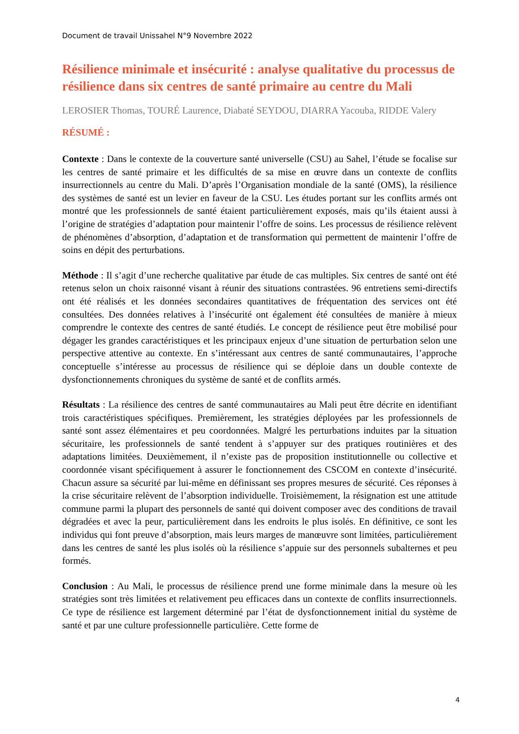Document de travail Unissahel N°9 Novembre 2022
Résilience minimale et insécurité : analyse qualitative du processus de résilience dans six centres de santé primaire au centre du Mali
LEROSIER Thomas, TOURÉ Laurence, Diabaté SEYDOU, DIARRA Yacouba, RIDDE Valery
RÉSUMÉ :
Contexte : Dans le contexte de la couverture santé universelle (CSU) au Sahel, l’étude se focalise sur les centres de santé primaire et les difficultés de sa mise en œuvre dans un contexte de conflits insurrectionnels au centre du Mali. D’après l’Organisation mondiale de la santé (OMS), la résilience des systèmes de santé est un levier en faveur de la CSU. Les études portant sur les conflits armés ont montré que les professionnels de santé étaient particulièrement exposés, mais qu’ils étaient aussi à l’origine de stratégies d’adaptation pour maintenir l’offre de soins. Les processus de résilience relèvent de phénomènes d’absorption, d’adaptation et de transformation qui permettent de maintenir l’offre de soins en dépit des perturbations.
Méthode : Il s’agit d’une recherche qualitative par étude de cas multiples. Six centres de santé ont été retenus selon un choix raisonné visant à réunir des situations contrastées. 96 entretiens semi-directifs ont été réalisés et les données secondaires quantitatives de fréquentation des services ont été consultées. Des données relatives à l’insécurité ont également été consultées de manière à mieux comprendre le contexte des centres de santé étudiés. Le concept de résilience peut être mobilisé pour dégager les grandes caractéristiques et les principaux enjeux d’une situation de perturbation selon une perspective attentive au contexte. En s’intéressant aux centres de santé communautaires, l’approche conceptuelle s’intéresse au processus de résilience qui se déploie dans un double contexte de dysfonctionnements chroniques du système de santé et de conflits armés.
Résultats : La résilience des centres de santé communautaires au Mali peut être décrite en identifiant trois caractéristiques spécifiques. Premièrement, les stratégies déployées par les professionnels de santé sont assez élémentaires et peu coordonnées. Malgré les perturbations induites par la situation sécuritaire, les professionnels de santé tendent à s’appuyer sur des pratiques routinières et des adaptations limitées. Deuxièmement, il n’existe pas de proposition institutionnelle ou collective et coordonnée visant spécifiquement à assurer le fonctionnement des CSCOM en contexte d’insécurité. Chacun assure sa sécurité par lui-même en définissant ses propres mesures de sécurité. Ces réponses à la crise sécuritaire relèvent de l’absorption individuelle. Troisièmement, la résignation est une attitude commune parmi la plupart des personnels de santé qui doivent composer avec des conditions de travail dégradées et avec la peur, particulièrement dans les endroits le plus isolés. En définitive, ce sont les individus qui font preuve d’absorption, mais leurs marges de manœuvre sont limitées, particulièrement dans les centres de santé les plus isolés où la résilience s’appuie sur des personnels subalternes et peu formés.
Conclusion : Au Mali, le processus de résilience prend une forme minimale dans la mesure où les stratégies sont très limitées et relativement peu efficaces dans un contexte de conflits insurrectionnels. Ce type de résilience est largement déterminé par l’état de dysfonctionnement initial du système de santé et par une culture professionnelle particulière. Cette forme de
4